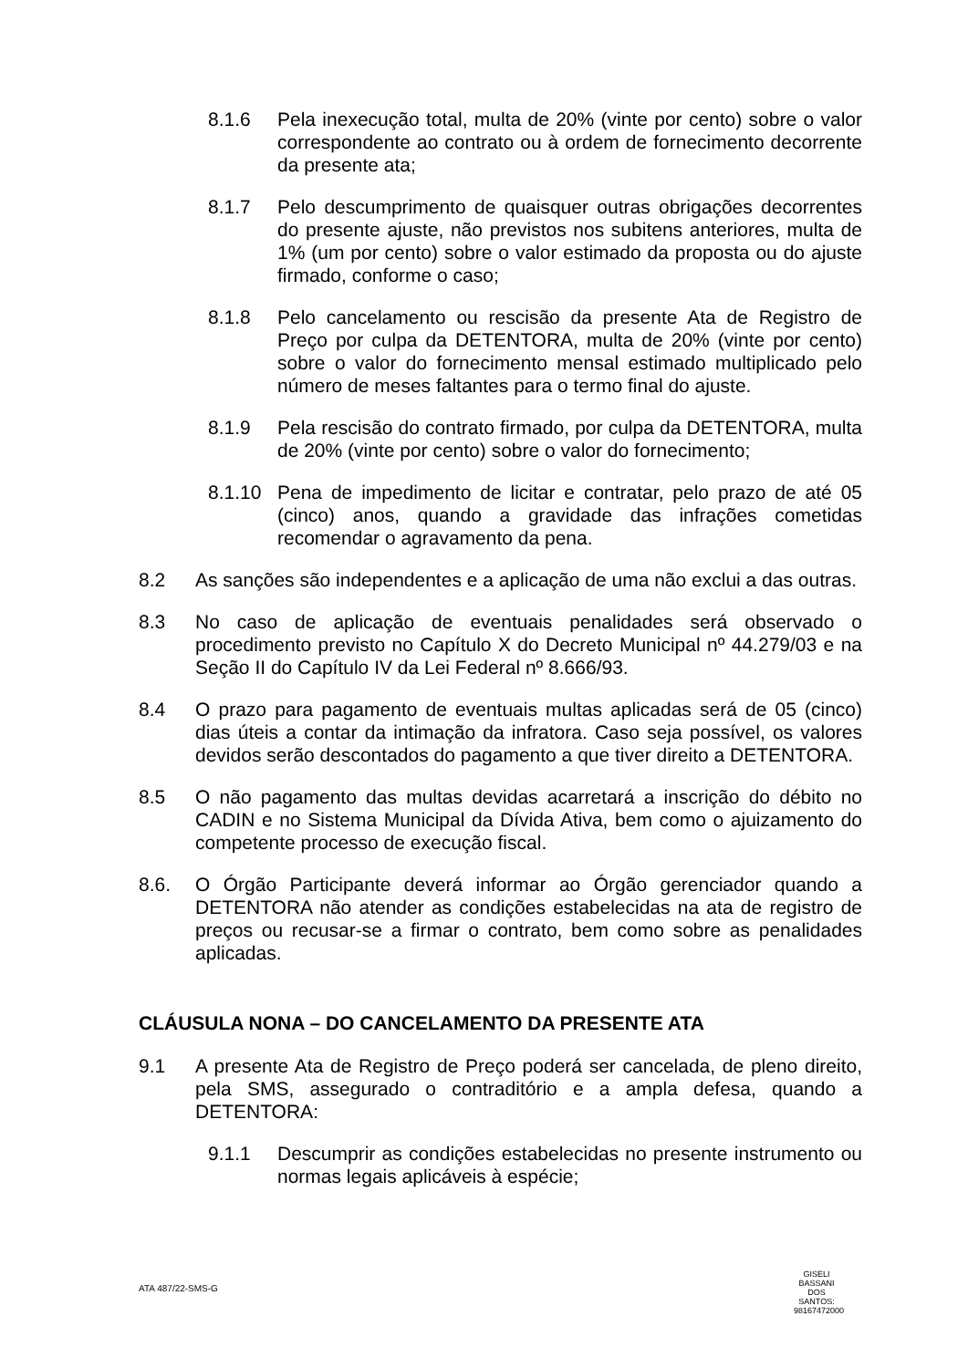8.1.6 Pela inexecução total, multa de 20% (vinte por cento) sobre o valor correspondente ao contrato ou à ordem de fornecimento decorrente da presente ata;
8.1.7 Pelo descumprimento de quaisquer outras obrigações decorrentes do presente ajuste, não previstos nos subitens anteriores, multa de 1% (um por cento) sobre o valor estimado da proposta ou do ajuste firmado, conforme o caso;
8.1.8 Pelo cancelamento ou rescisão da presente Ata de Registro de Preço por culpa da DETENTORA, multa de 20% (vinte por cento) sobre o valor do fornecimento mensal estimado multiplicado pelo número de meses faltantes para o termo final do ajuste.
8.1.9 Pela rescisão do contrato firmado, por culpa da DETENTORA, multa de 20% (vinte por cento) sobre o valor do fornecimento;
8.1.10 Pena de impedimento de licitar e contratar, pelo prazo de até 05 (cinco) anos, quando a gravidade das infrações cometidas recomendar o agravamento da pena.
8.2 As sanções são independentes e a aplicação de uma não exclui a das outras.
8.3 No caso de aplicação de eventuais penalidades será observado o procedimento previsto no Capítulo X do Decreto Municipal nº 44.279/03 e na Seção II do Capítulo IV da Lei Federal nº 8.666/93.
8.4 O prazo para pagamento de eventuais multas aplicadas será de 05 (cinco) dias úteis a contar da intimação da infratora. Caso seja possível, os valores devidos serão descontados do pagamento a que tiver direito a DETENTORA.
8.5 O não pagamento das multas devidas acarretará a inscrição do débito no CADIN e no Sistema Municipal da Dívida Ativa, bem como o ajuizamento do competente processo de execução fiscal.
8.6. O Órgão Participante deverá informar ao Órgão gerenciador quando a DETENTORA não atender as condições estabelecidas na ata de registro de preços ou recusar-se a firmar o contrato, bem como sobre as penalidades aplicadas.
CLÁUSULA NONA – DO CANCELAMENTO DA PRESENTE ATA
9.1 A presente Ata de Registro de Preço poderá ser cancelada, de pleno direito, pela SMS, assegurado o contraditório e a ampla defesa, quando a DETENTORA:
9.1.1 Descumprir as condições estabelecidas no presente instrumento ou normas legais aplicáveis à espécie;
ATA 487/22-SMS-G
GISELI BASSANI DOS SANTOS: 98167472000